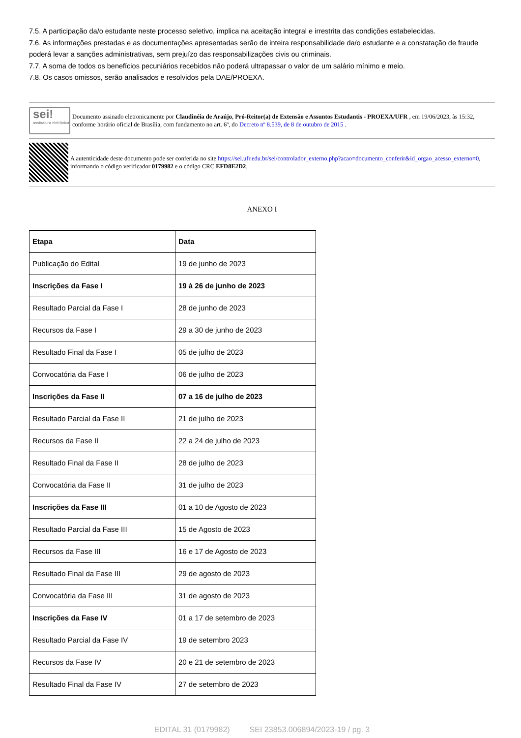7.5. A participação da/o estudante neste processo seletivo, implica na aceitação integral e irrestrita das condições estabelecidas.
7.6. As informações prestadas e as documentações apresentadas serão de inteira responsabilidade da/o estudante e a constatação de fraude poderá levar a sanções administrativas, sem prejuízo das responsabilizações civis ou criminais.
7.7. A soma de todos os benefícios pecuniários recebidos não poderá ultrapassar o valor de um salário mínimo e meio.
7.8. Os casos omissos, serão analisados e resolvidos pela DAE/PROEXA.
sei!
assinatura eletrônica
Documento assinado eletronicamente por Claudinéia de Araújo, Pró-Reitor(a) de Extensão e Assuntos Estudantis - PROEXA/UFR , em 19/06/2023, às 15:32, conforme horário oficial de Brasília, com fundamento no art. 6º, do Decreto nº 8.539, de 8 de outubro de 2015 .
A autenticidade deste documento pode ser conferida no site https://sei.ufr.edu.br/sei/controlador_externo.php?acao=documento_conferir&id_orgao_acesso_externo=0, informando o código verificador 0179982 e o código CRC EFD8E2D2.
ANEXO I
| Etapa | Data |
| --- | --- |
| Publicação do Edital | 19 de junho de 2023 |
| Inscrições da Fase I | 19 à 26 de junho de 2023 |
| Resultado Parcial da Fase I | 28 de junho de 2023 |
| Recursos da Fase I | 29 a 30 de junho de 2023 |
| Resultado Final da Fase I | 05 de julho de 2023 |
| Convocatória da Fase I | 06 de julho de 2023 |
| Inscrições da Fase II | 07 a 16 de julho de 2023 |
| Resultado Parcial da Fase II | 21 de julho de 2023 |
| Recursos da Fase II | 22 a 24 de julho de 2023 |
| Resultado Final da Fase II | 28 de julho de 2023 |
| Convocatória da Fase II | 31 de julho de 2023 |
| Inscrições da Fase III | 01 a 10 de Agosto de 2023 |
| Resultado Parcial da Fase III | 15 de Agosto de 2023 |
| Recursos da Fase III | 16 e 17 de Agosto de 2023 |
| Resultado Final da Fase III | 29 de agosto de 2023 |
| Convocatória da Fase III | 31 de agosto de 2023 |
| Inscrições da Fase IV | 01 a 17 de setembro de 2023 |
| Resultado Parcial da Fase IV | 19 de setembro 2023 |
| Recursos da Fase IV | 20 e 21 de setembro de 2023 |
| Resultado Final da Fase IV | 27 de setembro de 2023 |
EDITAL 31 (0179982) SEI 23853.006894/2023-19 / pg. 3